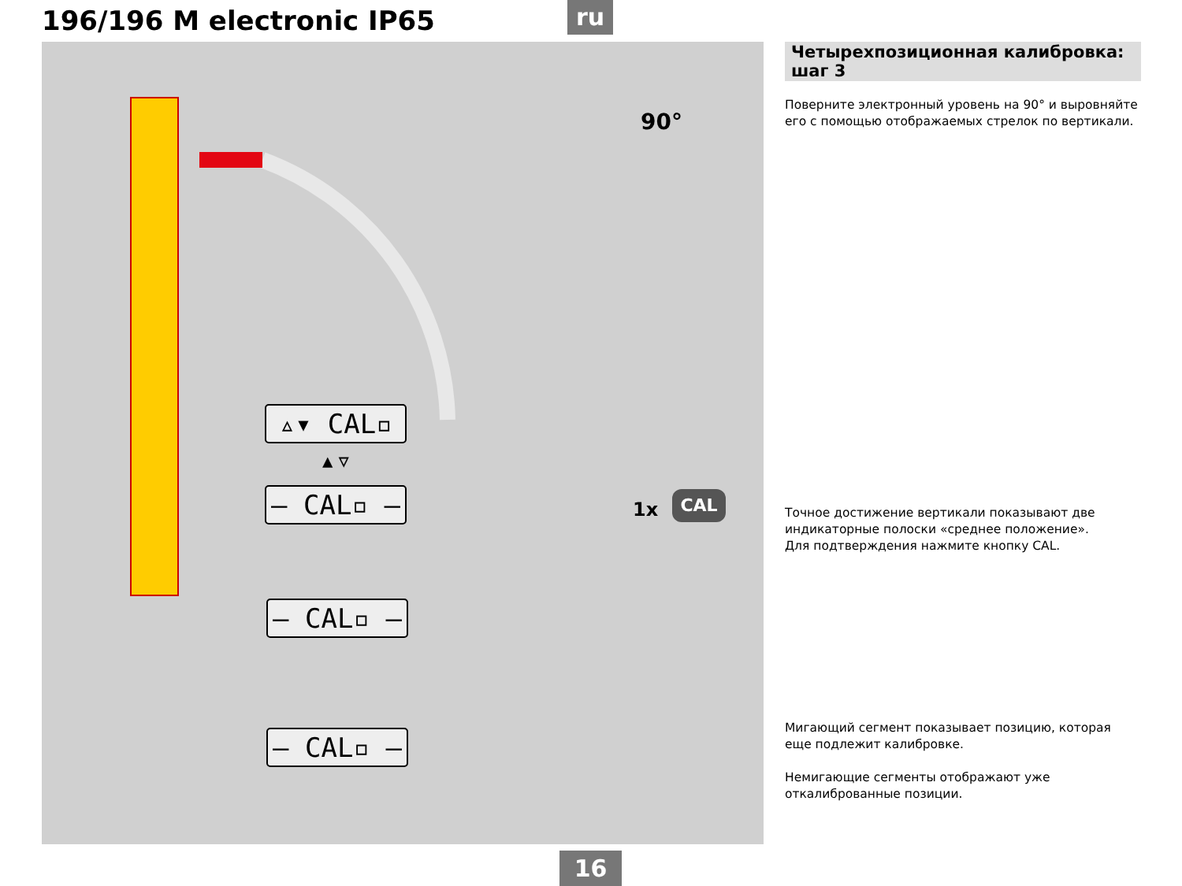196/196 M electronic IP65 ru
90°
▵▾ CAL▫ ▴▿
– CAL▫ –
– CAL▫ –
– CAL▫ –
1x CAL
Четырехпозиционная калибровка: шаг 3
Поверните электронный уровень на 90° и выровняйте его с помощью отображаемых стрелок по вертикали.
Точное достижение вертикали показывают две индикаторные полоски «среднее положение».
Для подтверждения нажмите кнопку CAL.
Мигающий сегмент показывает позицию, которая еще подлежит калибровке.
Немигающие сегменты отображают уже откалиброванные позиции.
16